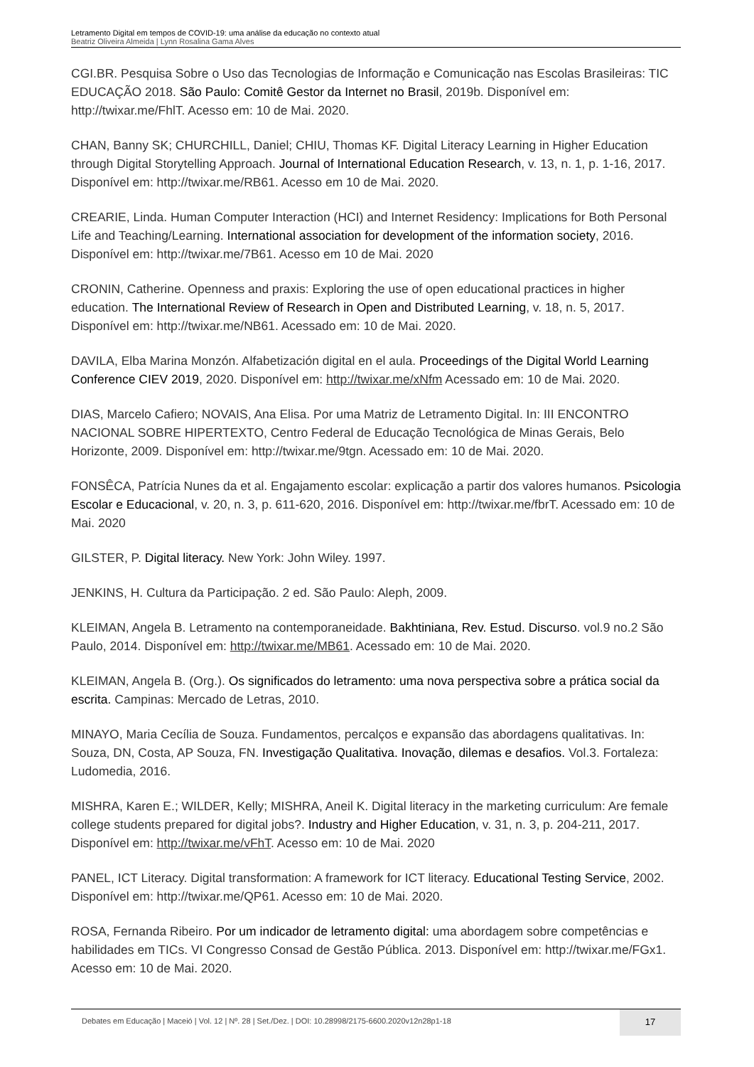Letramento Digital em tempos de COVID-19: uma análise da educação no contexto atual
Beatriz Oliveira Almeida | Lynn Rosalina Gama Alves
CGI.BR. Pesquisa Sobre o Uso das Tecnologias de Informação e Comunicação nas Escolas Brasileiras: TIC EDUCAÇÃO 2018. São Paulo: Comitê Gestor da Internet no Brasil, 2019b. Disponível em: http://twixar.me/FhlT. Acesso em: 10 de Mai. 2020.
CHAN, Banny SK; CHURCHILL, Daniel; CHIU, Thomas KF. Digital Literacy Learning in Higher Education through Digital Storytelling Approach. Journal of International Education Research, v. 13, n. 1, p. 1-16, 2017. Disponível em: http://twixar.me/RB61. Acesso em 10 de Mai. 2020.
CREARIE, Linda. Human Computer Interaction (HCI) and Internet Residency: Implications for Both Personal Life and Teaching/Learning. International association for development of the information society, 2016. Disponível em: http://twixar.me/7B61. Acesso em 10 de Mai. 2020
CRONIN, Catherine. Openness and praxis: Exploring the use of open educational practices in higher education. The International Review of Research in Open and Distributed Learning, v. 18, n. 5, 2017. Disponível em: http://twixar.me/NB61. Acessado em: 10 de Mai. 2020.
DAVILA, Elba Marina Monzón. Alfabetización digital en el aula. Proceedings of the Digital World Learning Conference CIEV 2019, 2020. Disponível em: http://twixar.me/xNfm Acessado em: 10 de Mai. 2020.
DIAS, Marcelo Cafiero; NOVAIS, Ana Elisa. Por uma Matriz de Letramento Digital. In: III ENCONTRO NACIONAL SOBRE HIPERTEXTO, Centro Federal de Educação Tecnológica de Minas Gerais, Belo Horizonte, 2009. Disponível em: http://twixar.me/9tgn. Acessado em: 10 de Mai. 2020.
FONSÊCA, Patrícia Nunes da et al. Engajamento escolar: explicação a partir dos valores humanos. Psicologia Escolar e Educacional, v. 20, n. 3, p. 611-620, 2016. Disponível em: http://twixar.me/fbrT. Acessado em: 10 de Mai. 2020
GILSTER, P. Digital literacy. New York: John Wiley. 1997.
JENKINS, H. Cultura da Participação. 2 ed. São Paulo: Aleph, 2009.
KLEIMAN, Angela B. Letramento na contemporaneidade. Bakhtiniana, Rev. Estud. Discurso. vol.9 no.2 São Paulo, 2014. Disponível em: http://twixar.me/MB61. Acessado em: 10 de Mai. 2020.
KLEIMAN, Angela B. (Org.). Os significados do letramento: uma nova perspectiva sobre a prática social da escrita. Campinas: Mercado de Letras, 2010.
MINAYO, Maria Cecília de Souza. Fundamentos, percalços e expansão das abordagens qualitativas. In: Souza, DN, Costa, AP Souza, FN. Investigação Qualitativa. Inovação, dilemas e desafios. Vol.3. Fortaleza: Ludomedia, 2016.
MISHRA, Karen E.; WILDER, Kelly; MISHRA, Aneil K. Digital literacy in the marketing curriculum: Are female college students prepared for digital jobs?. Industry and Higher Education, v. 31, n. 3, p. 204-211, 2017. Disponível em: http://twixar.me/vFhT. Acesso em: 10 de Mai. 2020
PANEL, ICT Literacy. Digital transformation: A framework for ICT literacy. Educational Testing Service, 2002. Disponível em: http://twixar.me/QP61. Acesso em: 10 de Mai. 2020.
ROSA, Fernanda Ribeiro. Por um indicador de letramento digital: uma abordagem sobre competências e habilidades em TICs. VI Congresso Consad de Gestão Pública. 2013. Disponível em: http://twixar.me/FGx1. Acesso em: 10 de Mai. 2020.
Debates em Educação | Maceió | Vol. 12 | Nº. 28 | Set./Dez. | DOI: 10.28998/2175-6600.2020v12n28p1-18
17